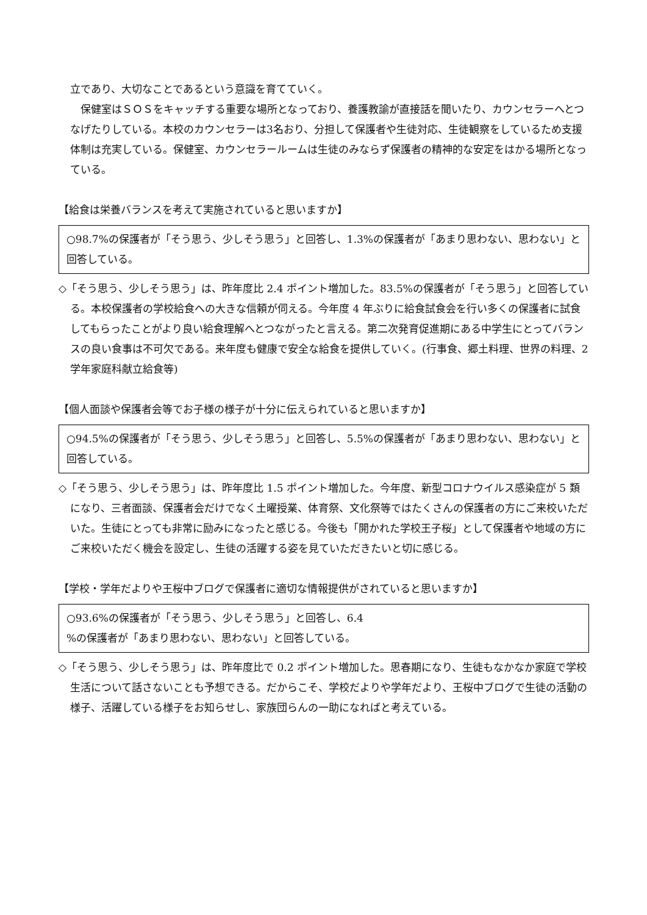立であり、大切なことであるという意識を育てていく。
　保健室はＳＯＳをキャッチする重要な場所となっており、養護教諭が直接話を聞いたり、カウンセラーへとつなげたりしている。本校のカウンセラーは3名おり、分担して保護者や生徒対応、生徒観察をしているため支援体制は充実している。保健室、カウンセラールームは生徒のみならず保護者の精神的な安定をはかる場所となっている。
【給食は栄養バランスを考えて実施されていると思いますか】
○98.7%の保護者が「そう思う、少しそう思う」と回答し、1.3%の保護者が「あまり思わない、思わない」と回答している。
◇「そう思う、少しそう思う」は、昨年度比 2.4 ポイント増加した。83.5%の保護者が「そう思う」と回答している。本校保護者の学校給食への大きな信頼が伺える。今年度 4 年ぶりに給食試食会を行い多くの保護者に試食してもらったことがより良い給食理解へとつながったと言える。第二次発育促進期にある中学生にとってバランスの良い食事は不可欠である。来年度も健康で安全な給食を提供していく。(行事食、郷土料理、世界の料理、2 学年家庭科献立給食等)
【個人面談や保護者会等でお子様の様子が十分に伝えられていると思いますか】
○94.5%の保護者が「そう思う、少しそう思う」と回答し、5.5%の保護者が「あまり思わない、思わない」と回答している。
◇「そう思う、少しそう思う」は、昨年度比 1.5 ポイント増加した。今年度、新型コロナウイルス感染症が 5 類になり、三者面談、保護者会だけでなく土曜授業、体育祭、文化祭等ではたくさんの保護者の方にご来校いただいた。生徒にとっても非常に励みになったと感じる。今後も「開かれた学校王子桜」として保護者や地域の方にご来校いただく機会を設定し、生徒の活躍する姿を見ていただきたいと切に感じる。
【学校・学年だよりや王桜中ブログで保護者に適切な情報提供がされていると思いますか】
○93.6%の保護者が「そう思う、少しそう思う」と回答し、6.4
%の保護者が「あまり思わない、思わない」と回答している。
◇「そう思う、少しそう思う」は、昨年度比で 0.2 ポイント増加した。思春期になり、生徒もなかなか家庭で学校生活について話さないことも予想できる。だからこそ、学校だよりや学年だより、王桜中ブログで生徒の活動の様子、活躍している様子をお知らせし、家族団らんの一助になればと考えている。